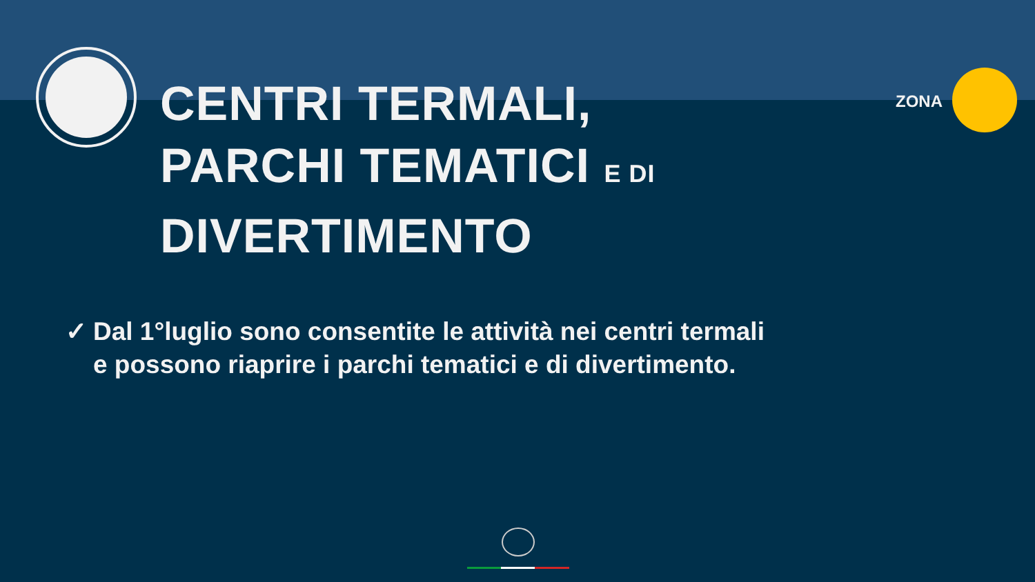ZONA
CENTRI TERMALI,
PARCHI TEMATICI E DI DIVERTIMENTO
✓ Dal 1°luglio sono consentite le attività nei centri termali
e possono riaprire i parchi tematici e di divertimento.